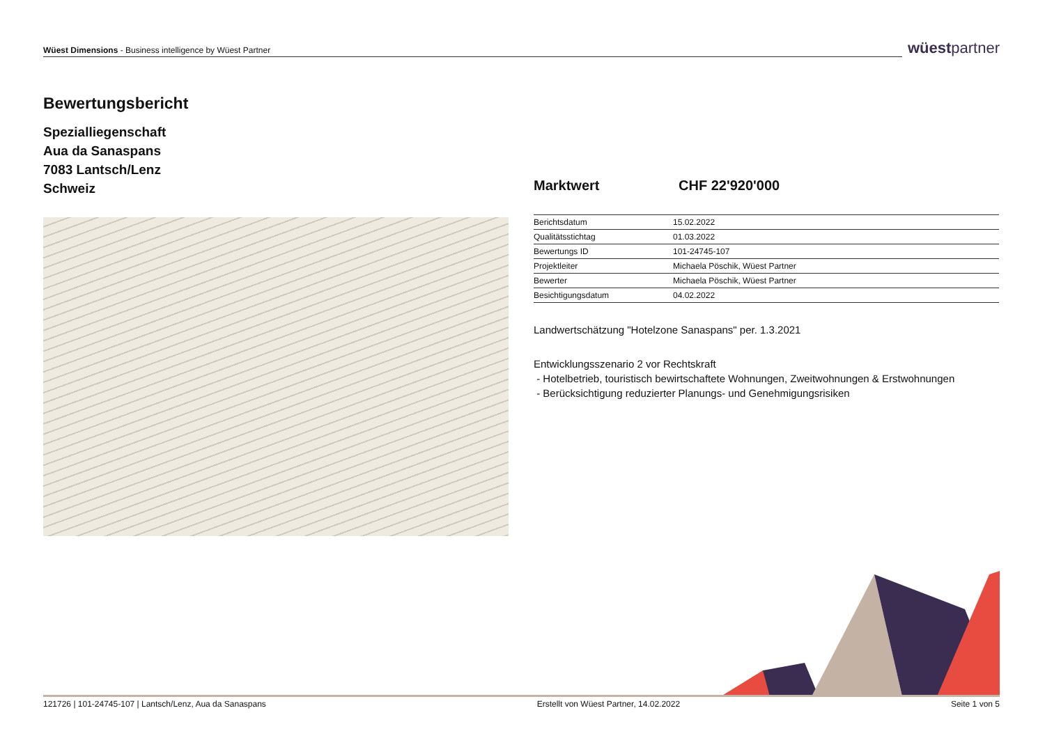Wüest Dimensions - Business intelligence by Wüest Partner
wüestpartner
Bewertungsbericht
Spezialliegenschaft
Aua da Sanaspans
7083 Lantsch/Lenz
Schweiz
Marktwert CHF 22'920'000
| Berichtsdatum | 15.02.2022 |
| Qualitätsstichtag | 01.03.2022 |
| Bewertungs ID | 101-24745-107 |
| Projektleiter | Michaela Pöschik, Wüest Partner |
| Bewerter | Michaela Pöschik, Wüest Partner |
| Besichtigungsdatum | 04.02.2022 |
Landwertschätzung "Hotelzone Sanaspans" per. 1.3.2021
Entwicklungsszenario 2 vor Rechtskraft
- Hotelbetrieb, touristisch bewirtschaftete Wohnungen, Zweitwohnungen & Erstwohnungen
- Berücksichtigung reduzierter Planungs- und Genehmigungsrisiken
121726 | 101-24745-107 | Lantsch/Lenz, Aua da Sanaspans Erstellt von Wüest Partner, 14.02.2022 Seite 1 von 5